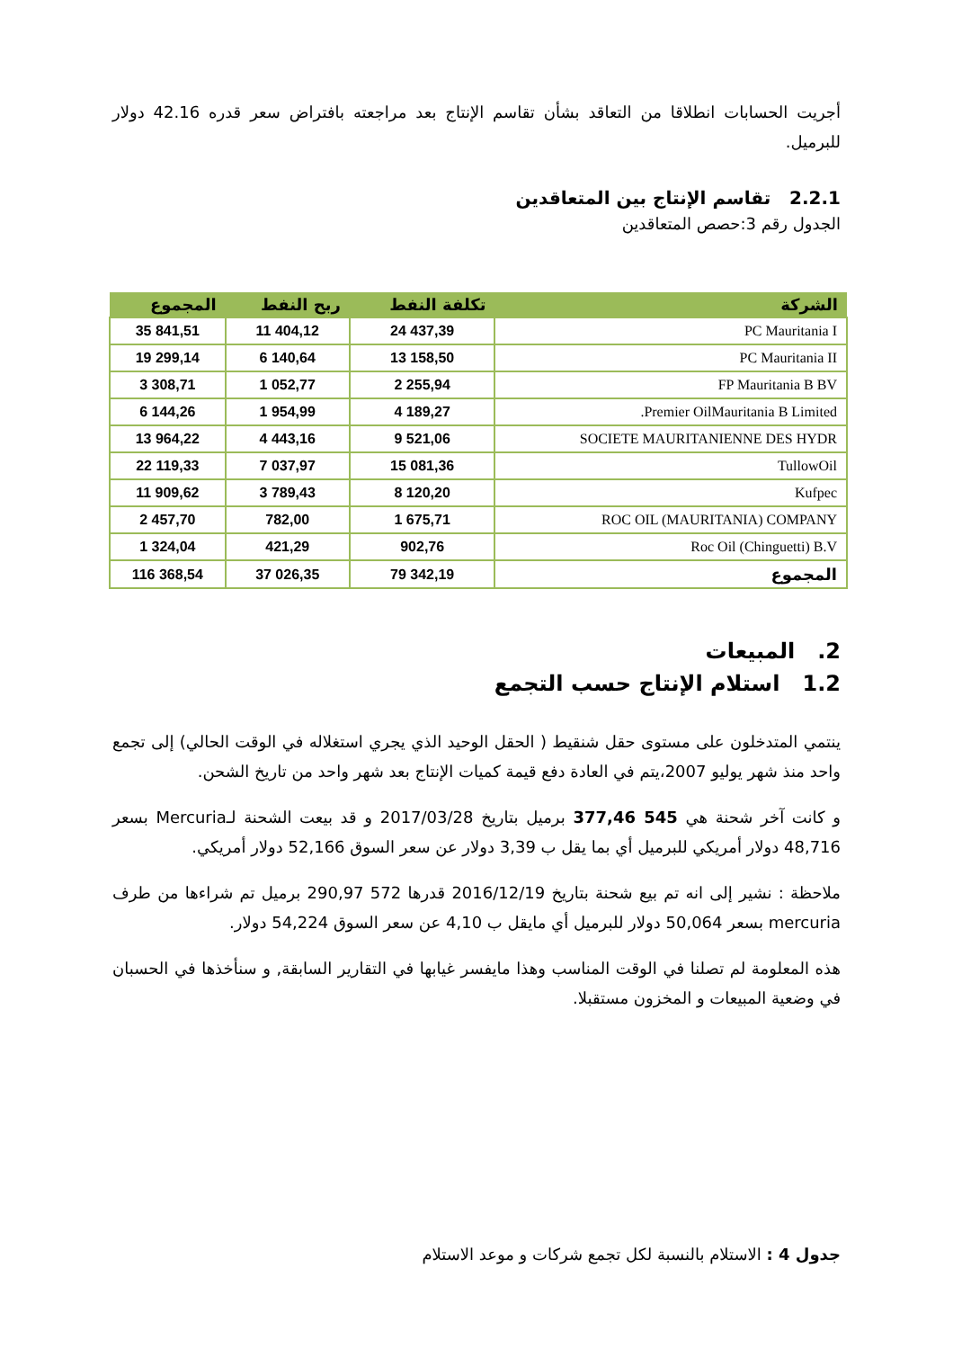أجريت الحسابات انطلاقا من التعاقد بشأن تقاسم الإنتاج بعد مراجعته بافتراض سعر قدره 42.16 دولار للبرميل.
2.2.1 تقاسم الإنتاج بين المتعاقدين
الجدول رقم 3:حصص المتعاقدين
| الشركة | تكلفة النفط | ربح النفط | المجموع |
| --- | --- | --- | --- |
| PC Mauritania I | 24 437,39 | 11 404,12 | 35 841,51 |
| PC Mauritania II | 13 158,50 | 6 140,64 | 19 299,14 |
| FP Mauritania B BV | 2 255,94 | 1 052,77 | 3 308,71 |
| Premier OilMauritania B Limited. | 4 189,27 | 1 954,99 | 6 144,26 |
| SOCIETE MAURITANIENNE DES HYDR | 9 521,06 | 4 443,16 | 13 964,22 |
| TullowOil | 15 081,36 | 7 037,97 | 22 119,33 |
| Kufpec | 8 120,20 | 3 789,43 | 11 909,62 |
| ROC OIL (MAURITANIA) COMPANY | 1 675,71 | 782,00 | 2 457,70 |
| Roc Oil (Chinguetti) B.V | 902,76 | 421,29 | 1 324,04 |
| المجموع | 79 342,19 | 37 026,35 | 116 368,54 |
2. المبيعات
1.2 استلام الإنتاج حسب التجمع
ينتمي المتدخلون على مستوى حقل شنقيط ( الحقل الوحيد الذي يجري استغلاله في الوقت الحالي) إلى تجمع واحد منذ شهر يوليو 2007،يتم في العادة دفع قيمة كميات الإنتاج بعد شهر واحد من تاريخ الشحن.
و كانت آخر شحنة هي 545 377,46 برميل بتاريخ 2017/03/28 و قد بيعت الشحنة لـMercuria بسعر 48,716 دولار أمريكي للبرميل أي بما يقل ب 3,39 دولار عن سعر السوق 52,166 دولار أمريكي.
ملاحظة : نشير إلى انه تم بيع شحنة بتاريخ 2016/12/19 قدرها 572 290,97 برميل تم شراءها من طرف mercuria بسعر 50,064 دولار للبرميل أي مايقل ب 4,10 عن سعر السوق 54,224 دولار.
هذه المعلومة لم تصلنا في الوقت المناسب وهذا مايفسر غيابها في التقارير السابقة, و سنأخذها في الحسبان في وضعية المبيعات و المخزون مستقبلا.
جدول 4 : الاستلام بالنسبة لكل تجمع شركات و موعد الاستلام